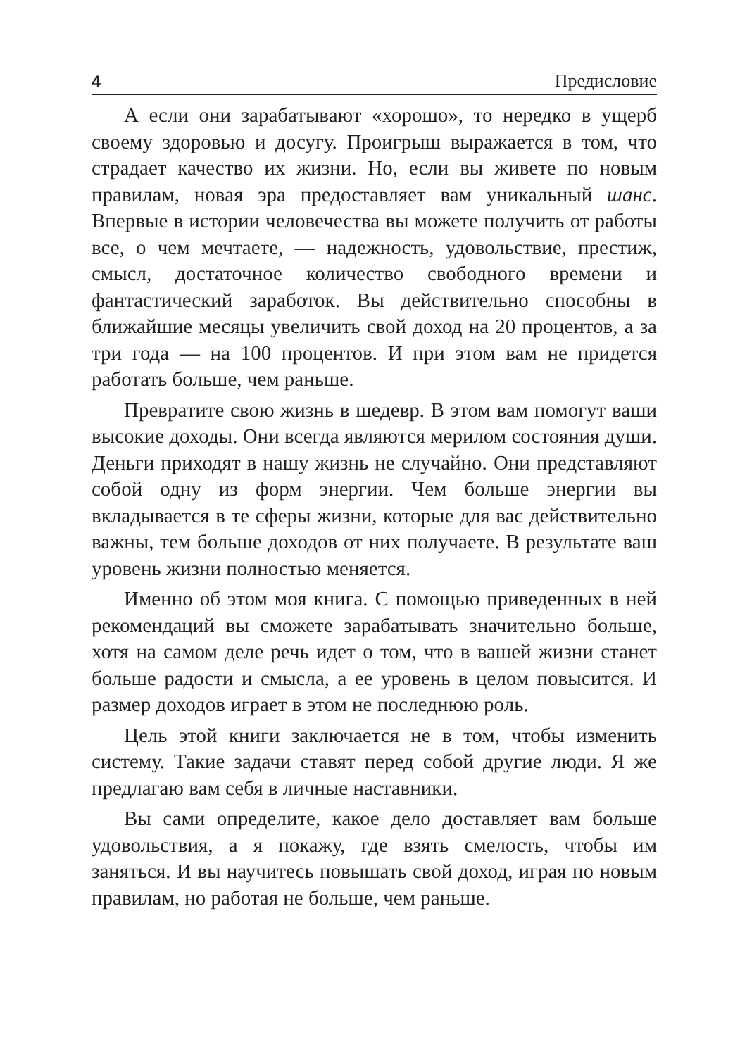4 Предисловие
А если они зарабатывают «хорошо», то нередко в ущерб своему здоровью и досугу. Проигрыш выражается в том, что страдает качество их жизни. Но, если вы живете по новым правилам, новая эра предоставляет вам уникальный шанс. Впервые в истории человечества вы можете получить от работы все, о чем мечтаете, — надежность, удовольствие, престиж, смысл, достаточное количество свободного времени и фантастический заработок. Вы действительно способны в ближайшие месяцы увеличить свой доход на 20 процентов, а за три года — на 100 процентов. И при этом вам не придется работать больше, чем раньше.
Превратите свою жизнь в шедевр. В этом вам помогут ваши высокие доходы. Они всегда являются мерилом состояния души. Деньги приходят в нашу жизнь не случайно. Они представляют собой одну из форм энергии. Чем больше энергии вы вкладывается в те сферы жизни, которые для вас действительно важны, тем больше доходов от них получаете. В результате ваш уровень жизни полностью меняется.
Именно об этом моя книга. С помощью приведенных в ней рекомендаций вы сможете зарабатывать значительно больше, хотя на самом деле речь идет о том, что в вашей жизни станет больше радости и смысла, а ее уровень в целом повысится. И размер доходов играет в этом не последнюю роль.
Цель этой книги заключается не в том, чтобы изменить систему. Такие задачи ставят перед собой другие люди. Я же предлагаю вам себя в личные наставники.
Вы сами определите, какое дело доставляет вам больше удовольствия, а я покажу, где взять смелость, чтобы им заняться. И вы научитесь повышать свой доход, играя по новым правилам, но работая не больше, чем раньше.